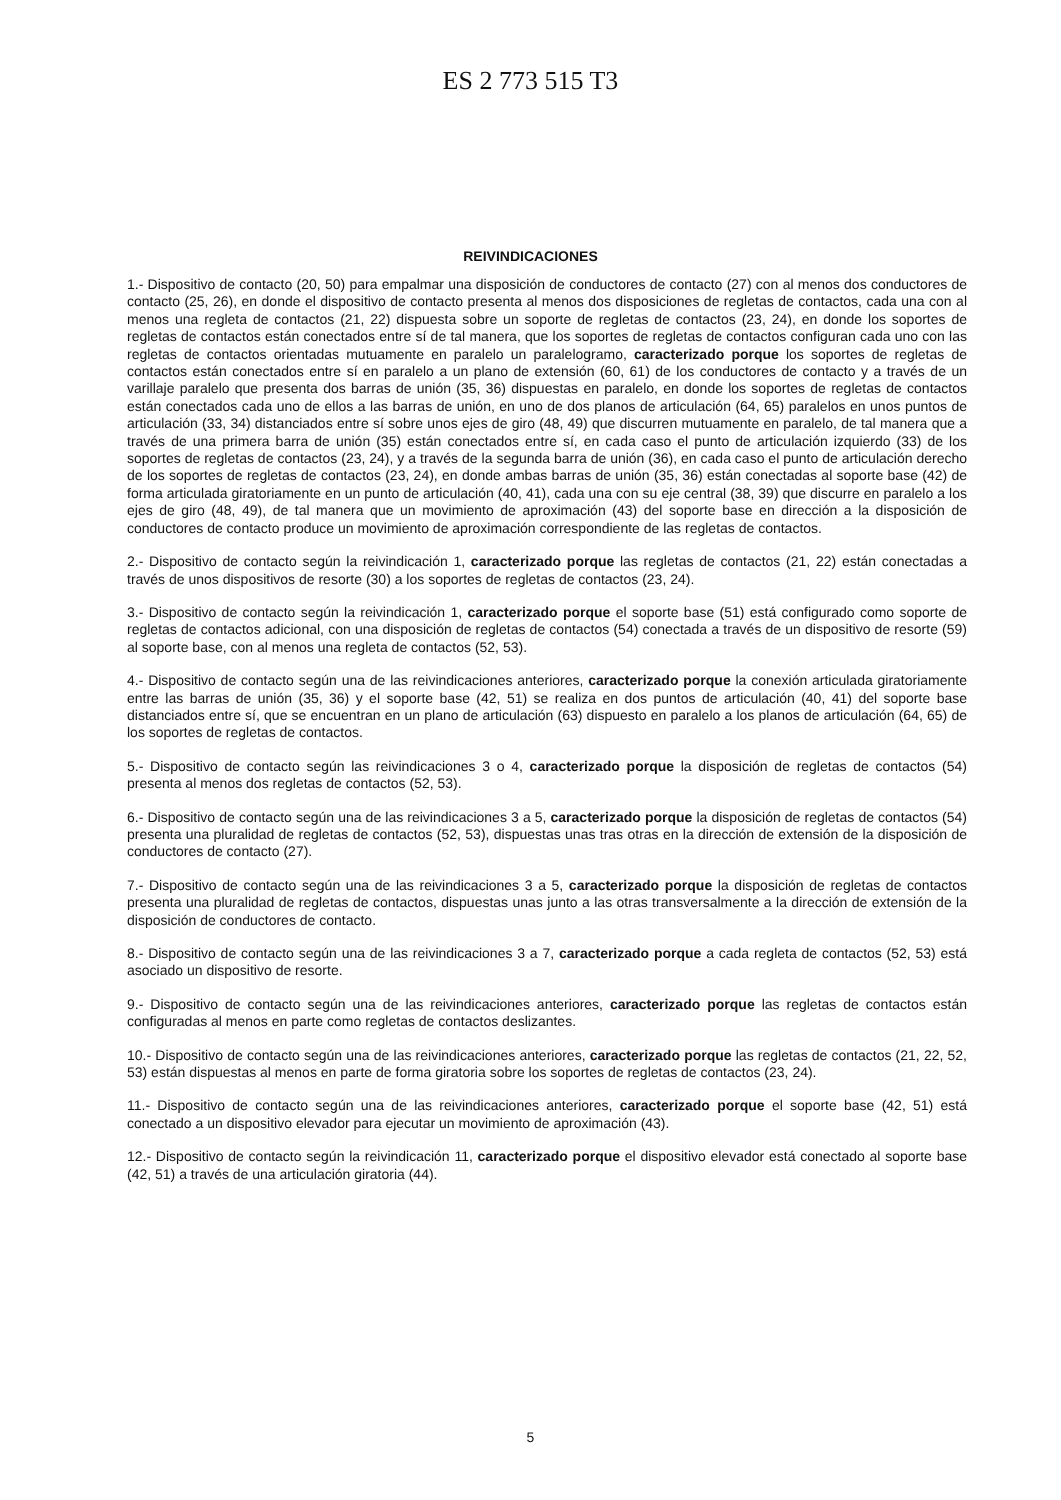ES 2 773 515 T3
REIVINDICACIONES
1.- Dispositivo de contacto (20, 50) para empalmar una disposición de conductores de contacto (27) con al menos dos conductores de contacto (25, 26), en donde el dispositivo de contacto presenta al menos dos disposiciones de regletas de contactos, cada una con al menos una regleta de contactos (21, 22) dispuesta sobre un soporte de regletas de contactos (23, 24), en donde los soportes de regletas de contactos están conectados entre sí de tal manera, que los soportes de regletas de contactos configuran cada uno con las regletas de contactos orientadas mutuamente en paralelo un paralelogramo, caracterizado porque los soportes de regletas de contactos están conectados entre sí en paralelo a un plano de extensión (60, 61) de los conductores de contacto y a través de un varillaje paralelo que presenta dos barras de unión (35, 36) dispuestas en paralelo, en donde los soportes de regletas de contactos están conectados cada uno de ellos a las barras de unión, en uno de dos planos de articulación (64, 65) paralelos en unos puntos de articulación (33, 34) distanciados entre sí sobre unos ejes de giro (48, 49) que discurren mutuamente en paralelo, de tal manera que a través de una primera barra de unión (35) están conectados entre sí, en cada caso el punto de articulación izquierdo (33) de los soportes de regletas de contactos (23, 24), y a través de la segunda barra de unión (36), en cada caso el punto de articulación derecho de los soportes de regletas de contactos (23, 24), en donde ambas barras de unión (35, 36) están conectadas al soporte base (42) de forma articulada giratoriamente en un punto de articulación (40, 41), cada una con su eje central (38, 39) que discurre en paralelo a los ejes de giro (48, 49), de tal manera que un movimiento de aproximación (43) del soporte base en dirección a la disposición de conductores de contacto produce un movimiento de aproximación correspondiente de las regletas de contactos.
2.- Dispositivo de contacto según la reivindicación 1, caracterizado porque las regletas de contactos (21, 22) están conectadas a través de unos dispositivos de resorte (30) a los soportes de regletas de contactos (23, 24).
3.- Dispositivo de contacto según la reivindicación 1, caracterizado porque el soporte base (51) está configurado como soporte de regletas de contactos adicional, con una disposición de regletas de contactos (54) conectada a través de un dispositivo de resorte (59) al soporte base, con al menos una regleta de contactos (52, 53).
4.- Dispositivo de contacto según una de las reivindicaciones anteriores, caracterizado porque la conexión articulada giratoriamente entre las barras de unión (35, 36) y el soporte base (42, 51) se realiza en dos puntos de articulación (40, 41) del soporte base distanciados entre sí, que se encuentran en un plano de articulación (63) dispuesto en paralelo a los planos de articulación (64, 65) de los soportes de regletas de contactos.
5.- Dispositivo de contacto según las reivindicaciones 3 o 4, caracterizado porque la disposición de regletas de contactos (54) presenta al menos dos regletas de contactos (52, 53).
6.- Dispositivo de contacto según una de las reivindicaciones 3 a 5, caracterizado porque la disposición de regletas de contactos (54) presenta una pluralidad de regletas de contactos (52, 53), dispuestas unas tras otras en la dirección de extensión de la disposición de conductores de contacto (27).
7.- Dispositivo de contacto según una de las reivindicaciones 3 a 5, caracterizado porque la disposición de regletas de contactos presenta una pluralidad de regletas de contactos, dispuestas unas junto a las otras transversalmente a la dirección de extensión de la disposición de conductores de contacto.
8.- Dispositivo de contacto según una de las reivindicaciones 3 a 7, caracterizado porque a cada regleta de contactos (52, 53) está asociado un dispositivo de resorte.
9.- Dispositivo de contacto según una de las reivindicaciones anteriores, caracterizado porque las regletas de contactos están configuradas al menos en parte como regletas de contactos deslizantes.
10.- Dispositivo de contacto según una de las reivindicaciones anteriores, caracterizado porque las regletas de contactos (21, 22, 52, 53) están dispuestas al menos en parte de forma giratoria sobre los soportes de regletas de contactos (23, 24).
11.- Dispositivo de contacto según una de las reivindicaciones anteriores, caracterizado porque el soporte base (42, 51) está conectado a un dispositivo elevador para ejecutar un movimiento de aproximación (43).
12.- Dispositivo de contacto según la reivindicación 11, caracterizado porque el dispositivo elevador está conectado al soporte base (42, 51) a través de una articulación giratoria (44).
5